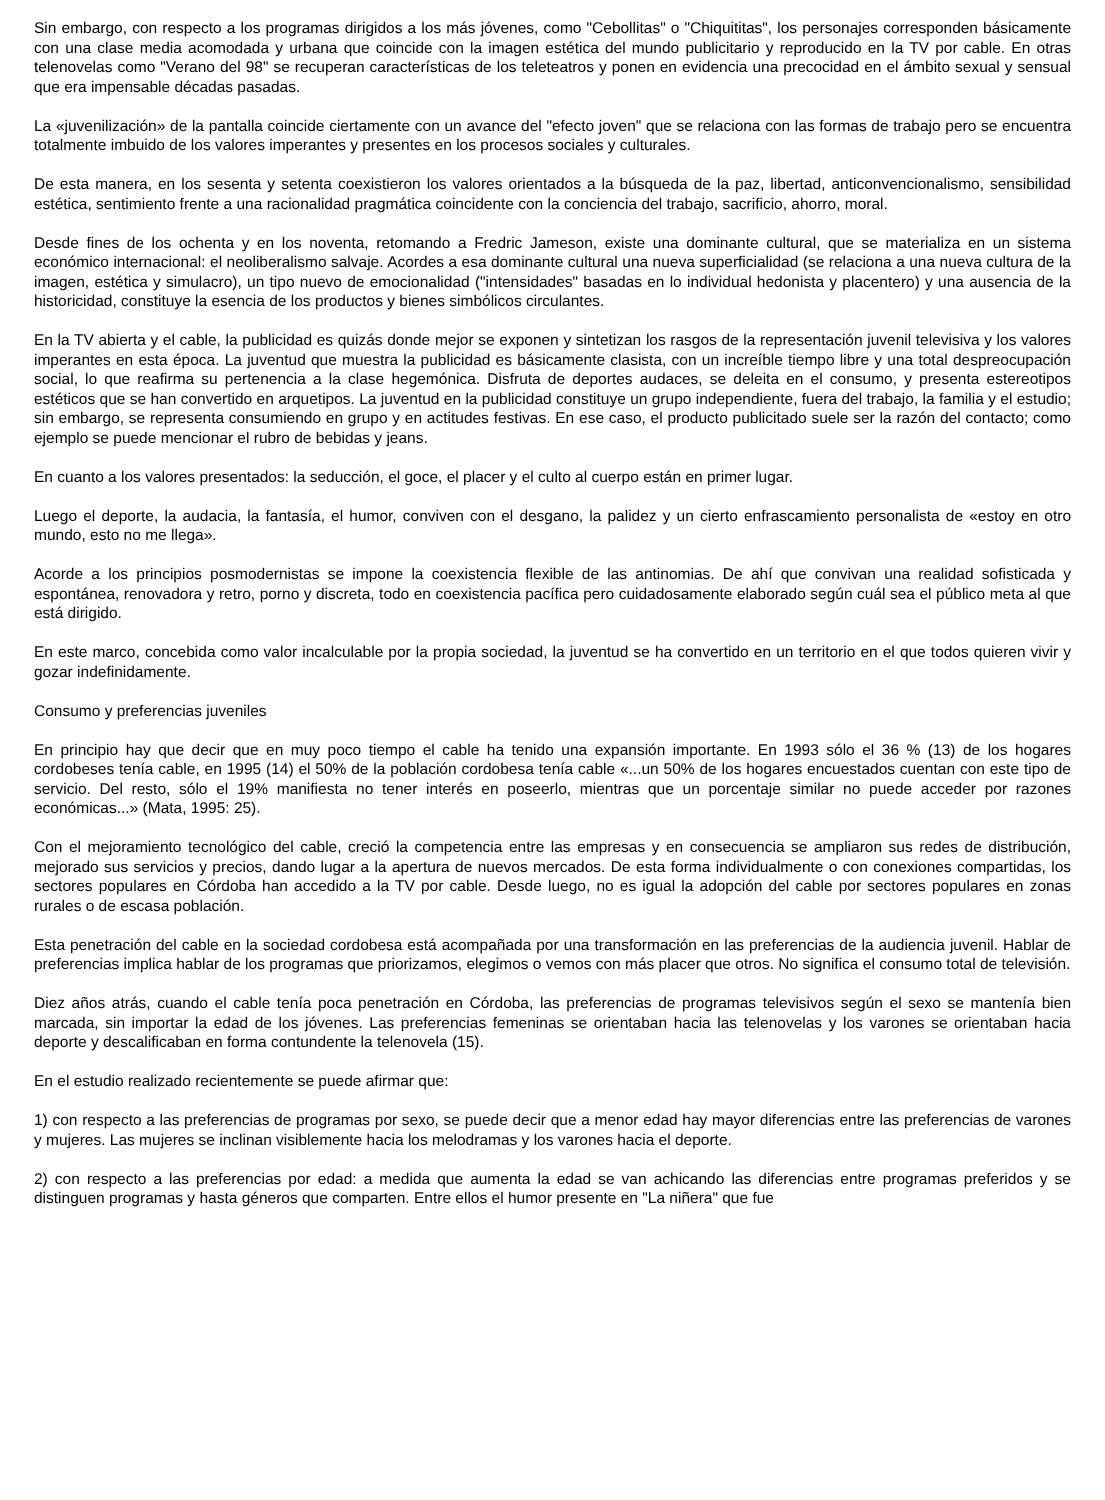Sin embargo, con respecto a los programas dirigidos a los más jóvenes, como "Cebollitas" o "Chiquititas", los personajes corresponden básicamente con una clase media acomodada y urbana que coincide con la imagen estética del mundo publicitario y reproducido en la TV por cable. En otras telenovelas como "Verano del 98" se recuperan características de los teleteatros y ponen en evidencia una precocidad en el ámbito sexual y sensual que era impensable décadas pasadas.
La «juvenilización» de la pantalla coincide ciertamente con un avance del "efecto joven" que se relaciona con las formas de trabajo pero se encuentra totalmente imbuido de los valores imperantes y presentes en los procesos sociales y culturales.
De esta manera, en los sesenta y setenta coexistieron los valores orientados a la búsqueda de la paz, libertad, anticonvencionalismo, sensibilidad estética, sentimiento frente a una racionalidad pragmática coincidente con la conciencia del trabajo, sacrificio, ahorro, moral.
Desde fines de los ochenta y en los noventa, retomando a Fredric Jameson, existe una dominante cultural, que se materializa en un sistema económico internacional: el neoliberalismo salvaje. Acordes a esa dominante cultural una nueva superficialidad (se relaciona a una nueva cultura de la imagen, estética y simulacro), un tipo nuevo de emocionalidad ("intensidades" basadas en lo individual hedonista y placentero) y una ausencia de la historicidad, constituye la esencia de los productos y bienes simbólicos circulantes.
En la TV abierta y el cable, la publicidad es quizás donde mejor se exponen y sintetizan los rasgos de la representación juvenil televisiva y los valores imperantes en esta época. La juventud que muestra la publicidad es básicamente clasista, con un increíble tiempo libre y una total despreocupación social, lo que reafirma su pertenencia a la clase hegemónica. Disfruta de deportes audaces, se deleita en el consumo, y presenta estereotipos estéticos que se han convertido en arquetipos. La juventud en la publicidad constituye un grupo independiente, fuera del trabajo, la familia y el estudio; sin embargo, se representa consumiendo en grupo y en actitudes festivas. En ese caso, el producto publicitado suele ser la razón del contacto; como ejemplo se puede mencionar el rubro de bebidas y jeans.
En cuanto a los valores presentados: la seducción, el goce, el placer y el culto al cuerpo están en primer lugar.
Luego el deporte, la audacia, la fantasía, el humor, conviven con el desgano, la palidez y un cierto enfrascamiento personalista de «estoy en otro mundo, esto no me llega».
Acorde a los principios posmodernistas se impone la coexistencia flexible de las antinomias. De ahí que convivan una realidad sofisticada y espontánea, renovadora y retro, porno y discreta, todo en coexistencia pacífica pero cuidadosamente elaborado según cuál sea el público meta al que está dirigido.
En este marco, concebida como valor incalculable por la propia sociedad, la juventud se ha convertido en un territorio en el que todos quieren vivir y gozar indefinidamente.
Consumo y preferencias juveniles
En principio hay que decir que en muy poco tiempo el cable ha tenido una expansión importante. En 1993 sólo el 36 % (13) de los hogares cordobeses tenía cable, en 1995 (14) el 50% de la población cordobesa tenía cable «...un 50% de los hogares encuestados cuentan con este tipo de servicio. Del resto, sólo el 19% manifiesta no tener interés en poseerlo, mientras que un porcentaje similar no puede acceder por razones económicas...» (Mata, 1995: 25).
Con el mejoramiento tecnológico del cable, creció la competencia entre las empresas y en consecuencia se ampliaron sus redes de distribución, mejorado sus servicios y precios, dando lugar a la apertura de nuevos mercados. De esta forma individualmente o con conexiones compartidas, los sectores populares en Córdoba han accedido a la TV por cable. Desde luego, no es igual la adopción del cable por sectores populares en zonas rurales o de escasa población.
Esta penetración del cable en la sociedad cordobesa está acompañada por una transformación en las preferencias de la audiencia juvenil. Hablar de preferencias implica hablar de los programas que priorizamos, elegimos o vemos con más placer que otros. No significa el consumo total de televisión.
Diez años atrás, cuando el cable tenía poca penetración en Córdoba, las preferencias de programas televisivos según el sexo se mantenía bien marcada, sin importar la edad de los jóvenes. Las preferencias femeninas se orientaban hacia las telenovelas y los varones se orientaban hacia deporte y descalificaban en forma contundente la telenovela (15).
En el estudio realizado recientemente se puede afirmar que:
1) con respecto a las preferencias de programas por sexo, se puede decir que a menor edad hay mayor diferencias entre las preferencias de varones y mujeres. Las mujeres se inclinan visiblemente hacia los melodramas y los varones hacia el deporte.
2) con respecto a las preferencias por edad: a medida que aumenta la edad se van achicando las diferencias entre programas preferidos y se distinguen programas y hasta géneros que comparten. Entre ellos el humor presente en "La niñera" que fue